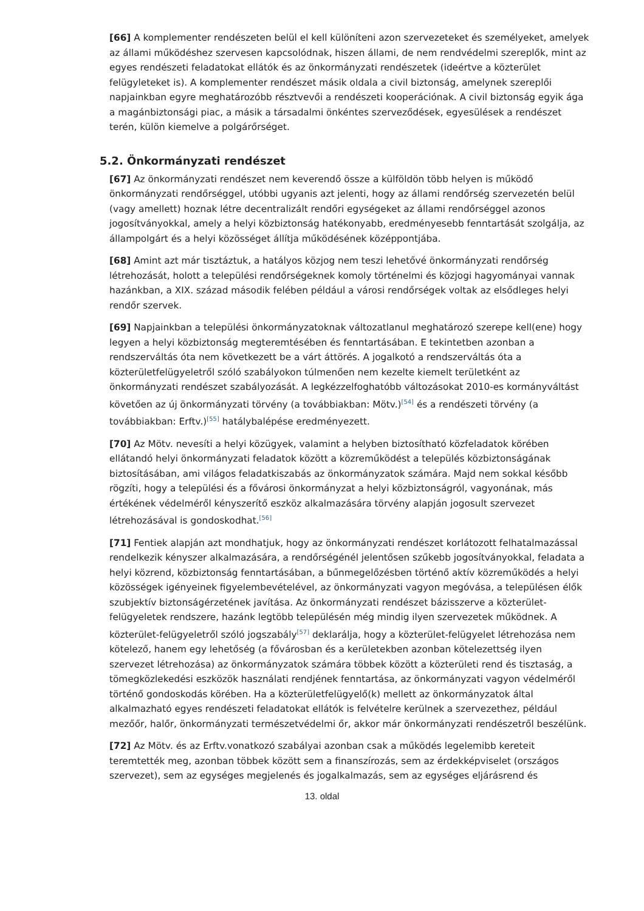[66] A komplementer rendészeten belül el kell különíteni azon szervezeteket és személyeket, amelyek az állami működéshez szervesen kapcsolódnak, hiszen állami, de nem rendvédelmi szereplők, mint az egyes rendészeti feladatokat ellátók és az önkormányzati rendészetek (ideértve a közterület felügyleteket is). A komplementer rendészet másik oldala a civil biztonság, amelynek szereplői napjainkban egyre meghatározóbb résztvevői a rendészeti kooperációnak. A civil biztonság egyik ága a magánbiztonsági piac, a másik a társadalmi önkéntes szerveződések, egyesülések a rendészet terén, külön kiemelve a polgárőrséget.
5.2. Önkormányzati rendészet
[67] Az önkormányzati rendészet nem keverendő össze a külföldön több helyen is működő önkormányzati rendőrséggel, utóbbi ugyanis azt jelenti, hogy az állami rendőrség szervezetén belül (vagy amellett) hoznak létre decentralizált rendőri egységeket az állami rendőrséggel azonos jogosítványokkal, amely a helyi közbiztonság hatékonyabb, eredményesebb fenntartását szolgálja, az állampolgárt és a helyi közösséget állítja működésének középpontjába.
[68] Amint azt már tisztáztuk, a hatályos közjog nem teszi lehetővé önkormányzati rendőrség létrehozását, holott a települési rendőrségeknek komoly történelmi és közjogi hagyományai vannak hazánkban, a XIX. század második felében például a városi rendőrségek voltak az elsődleges helyi rendőr szervek.
[69] Napjainkban a települési önkormányzatoknak változatlanul meghatározó szerepe kell(ene) hogy legyen a helyi közbiztonság megteremtésében és fenntartásában. E tekintetben azonban a rendszerváltás óta nem következett be a várt áttörés. A jogalkotó a rendszerváltás óta a közterületfelügyeletről szóló szabályokon túlmenően nem kezelte kiemelt területként az önkormányzati rendészet szabályozását. A legkézzelfoghatóbb változásokat 2010-es kormányváltást követően az új önkormányzati törvény (a továbbiakban: Mötv.)<sup>[54]</sup> és a rendészeti törvény (a továbbiakban: Erftv.)<sup>[55]</sup> hatálybalépése eredményezett.
[70] Az Mötv. nevesíti a helyi közügyek, valamint a helyben biztosítható közfeladatok körében ellátandó helyi önkormányzati feladatok között a közreműködést a település közbiztonságának biztosításában, ami világos feladatkiszabás az önkormányzatok számára. Majd nem sokkal később rögzíti, hogy a települési és a fővárosi önkormányzat a helyi közbiztonságról, vagyonának, más értékének védelméről kényszerítő eszköz alkalmazására törvény alapján jogosult szervezet létrehozásával is gondoskodhat.<sup>[56]</sup>
[71] Fentiek alapján azt mondhatjuk, hogy az önkormányzati rendészet korlátozott felhatalmazással rendelkezik kényszer alkalmazására, a rendőrségénél jelentősen szűkebb jogosítványokkal, feladata a helyi közrend, közbiztonság fenntartásában, a bűnmegelőzésben történő aktív közreműködés a helyi közösségek igényeinek figyelembevételével, az önkormányzati vagyon megóvása, a településen élők szubjektív biztonságérzetének javítása. Az önkormányzati rendészet bázisszerve a közterület-felügyeletek rendszere, hazánk legtöbb településén még mindig ilyen szervezetek működnek. A közterület-felügyeletről szóló jogszabály<sup>[57]</sup> deklarálja, hogy a közterület-felügyelet létrehozása nem kötelező, hanem egy lehetőség (a fővárosban és a kerületekben azonban kötelezettség ilyen szervezet létrehozása) az önkormányzatok számára többek között a közterületi rend és tisztaság, a tömegközlekedési eszközök használati rendjének fenntartása, az önkormányzati vagyon védelméről történő gondoskodás körében. Ha a közterületfelügyelő(k) mellett az önkormányzatok által alkalmazható egyes rendészeti feladatokat ellátók is felvételre kerülnek a szervezethez, például mezőőr, halőr, önkormányzati természetvédelmi őr, akkor már önkormányzati rendészetről beszélünk.
[72] Az Mötv. és az Erftv.vonatkozó szabályai azonban csak a működés legelemibb kereteit teremtették meg, azonban többek között sem a finanszírozás, sem az érdekképviselet (országos szervezet), sem az egységes megjelenés és jogalkalmazás, sem az egységes eljárásrend és
13. oldal